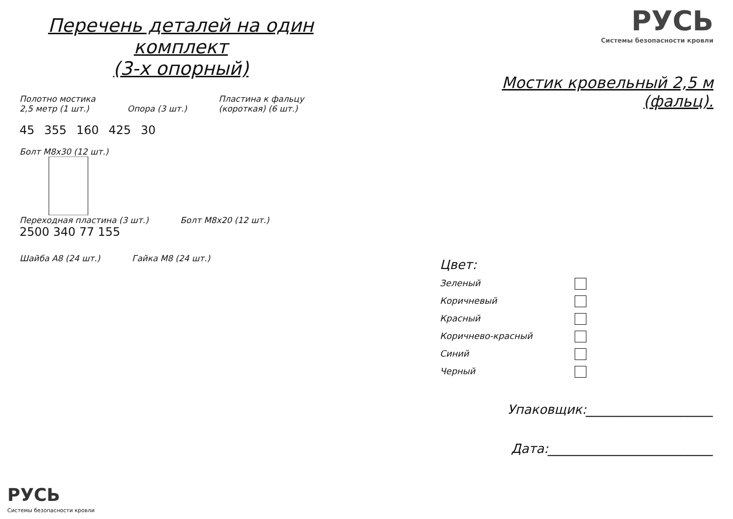Перечень деталей на один комплект
(3-х опорный)
Полотно мостика
2,5 метр (1 шт.) Опора (3 шт.) Пластина к фальцу
(короткая) (6 шт.)
45 355 160 425 30
Болт М8х30 (12 шт.)
Переходная пластина (3 шт.) Болт М8х20 (12 шт.)
2500 340 77 155
Шайба А8 (24 шт.)
Гайка М8 (24 шт.)
РУСЬ
Системы безопасности кровли
РУСЬ
Системы безопасности кровли
Мостик кровельный 2,5 м (фальц).
Цвет:
Зеленый
Коричневый
Красный
Коричнево-красный
Синий
Черный
Упаковщик:____________________
Дата:__________________________